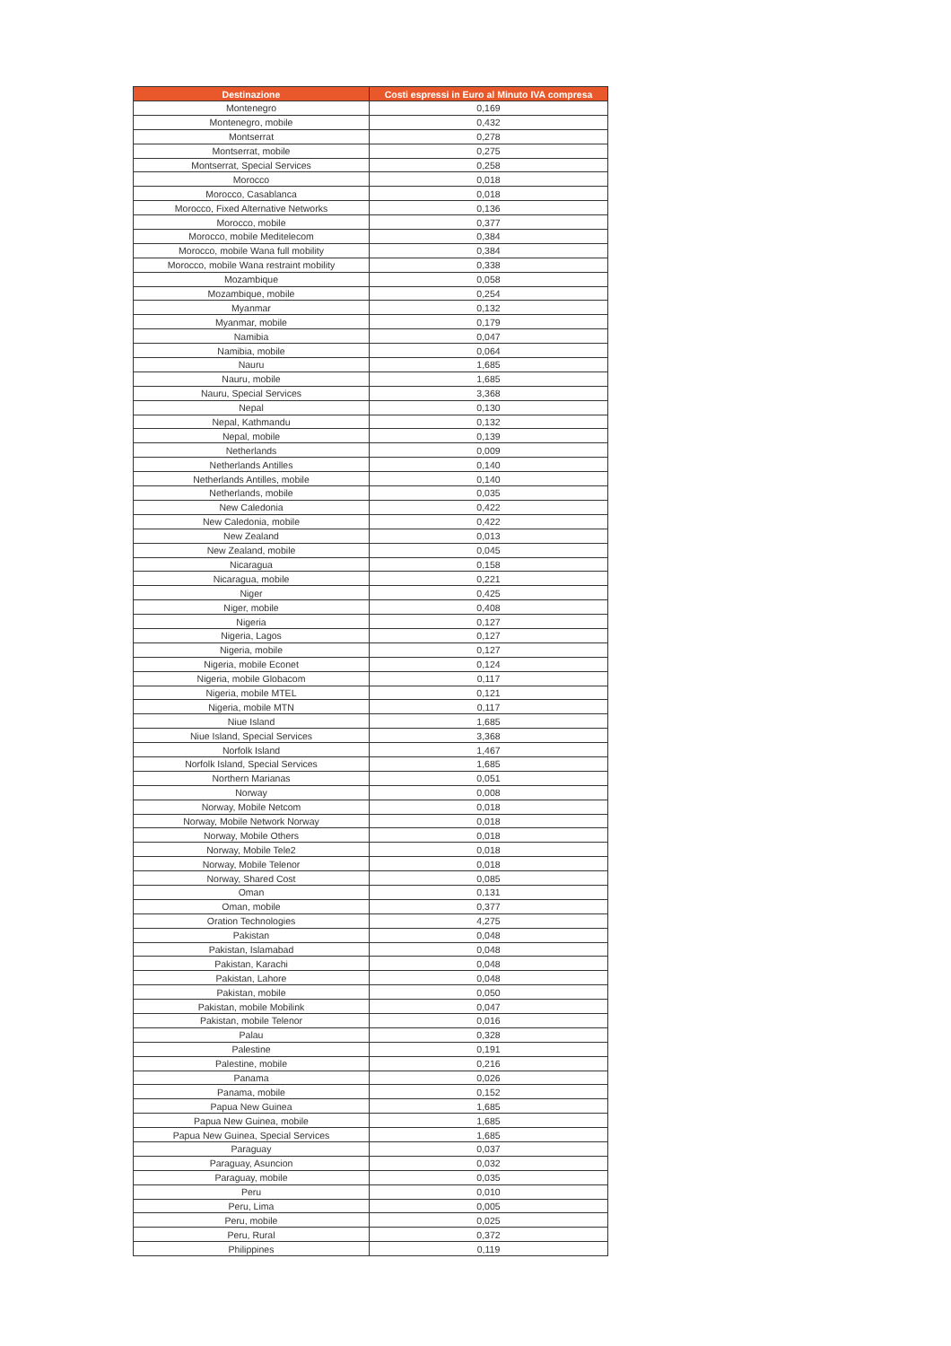| Destinazione | Costi espressi in Euro al Minuto IVA compresa |
| --- | --- |
| Montenegro | 0,169 |
| Montenegro, mobile | 0,432 |
| Montserrat | 0,278 |
| Montserrat, mobile | 0,275 |
| Montserrat, Special Services | 0,258 |
| Morocco | 0,018 |
| Morocco, Casablanca | 0,018 |
| Morocco, Fixed Alternative Networks | 0,136 |
| Morocco, mobile | 0,377 |
| Morocco, mobile Meditelecom | 0,384 |
| Morocco, mobile Wana full mobility | 0,384 |
| Morocco, mobile Wana restraint mobility | 0,338 |
| Mozambique | 0,058 |
| Mozambique, mobile | 0,254 |
| Myanmar | 0,132 |
| Myanmar, mobile | 0,179 |
| Namibia | 0,047 |
| Namibia, mobile | 0,064 |
| Nauru | 1,685 |
| Nauru, mobile | 1,685 |
| Nauru, Special Services | 3,368 |
| Nepal | 0,130 |
| Nepal, Kathmandu | 0,132 |
| Nepal, mobile | 0,139 |
| Netherlands | 0,009 |
| Netherlands Antilles | 0,140 |
| Netherlands Antilles, mobile | 0,140 |
| Netherlands, mobile | 0,035 |
| New Caledonia | 0,422 |
| New Caledonia, mobile | 0,422 |
| New Zealand | 0,013 |
| New Zealand, mobile | 0,045 |
| Nicaragua | 0,158 |
| Nicaragua, mobile | 0,221 |
| Niger | 0,425 |
| Niger, mobile | 0,408 |
| Nigeria | 0,127 |
| Nigeria, Lagos | 0,127 |
| Nigeria, mobile | 0,127 |
| Nigeria, mobile Econet | 0,124 |
| Nigeria, mobile Globacom | 0,117 |
| Nigeria, mobile MTEL | 0,121 |
| Nigeria, mobile MTN | 0,117 |
| Niue Island | 1,685 |
| Niue Island, Special Services | 3,368 |
| Norfolk Island | 1,467 |
| Norfolk Island, Special Services | 1,685 |
| Northern Marianas | 0,051 |
| Norway | 0,008 |
| Norway, Mobile Netcom | 0,018 |
| Norway, Mobile Network Norway | 0,018 |
| Norway, Mobile Others | 0,018 |
| Norway, Mobile Tele2 | 0,018 |
| Norway, Mobile Telenor | 0,018 |
| Norway, Shared Cost | 0,085 |
| Oman | 0,131 |
| Oman, mobile | 0,377 |
| Oration Technologies | 4,275 |
| Pakistan | 0,048 |
| Pakistan, Islamabad | 0,048 |
| Pakistan, Karachi | 0,048 |
| Pakistan, Lahore | 0,048 |
| Pakistan, mobile | 0,050 |
| Pakistan, mobile Mobilink | 0,047 |
| Pakistan, mobile Telenor | 0,016 |
| Palau | 0,328 |
| Palestine | 0,191 |
| Palestine, mobile | 0,216 |
| Panama | 0,026 |
| Panama, mobile | 0,152 |
| Papua New Guinea | 1,685 |
| Papua New Guinea, mobile | 1,685 |
| Papua New Guinea, Special Services | 1,685 |
| Paraguay | 0,037 |
| Paraguay, Asuncion | 0,032 |
| Paraguay, mobile | 0,035 |
| Peru | 0,010 |
| Peru, Lima | 0,005 |
| Peru, mobile | 0,025 |
| Peru, Rural | 0,372 |
| Philippines | 0,119 |